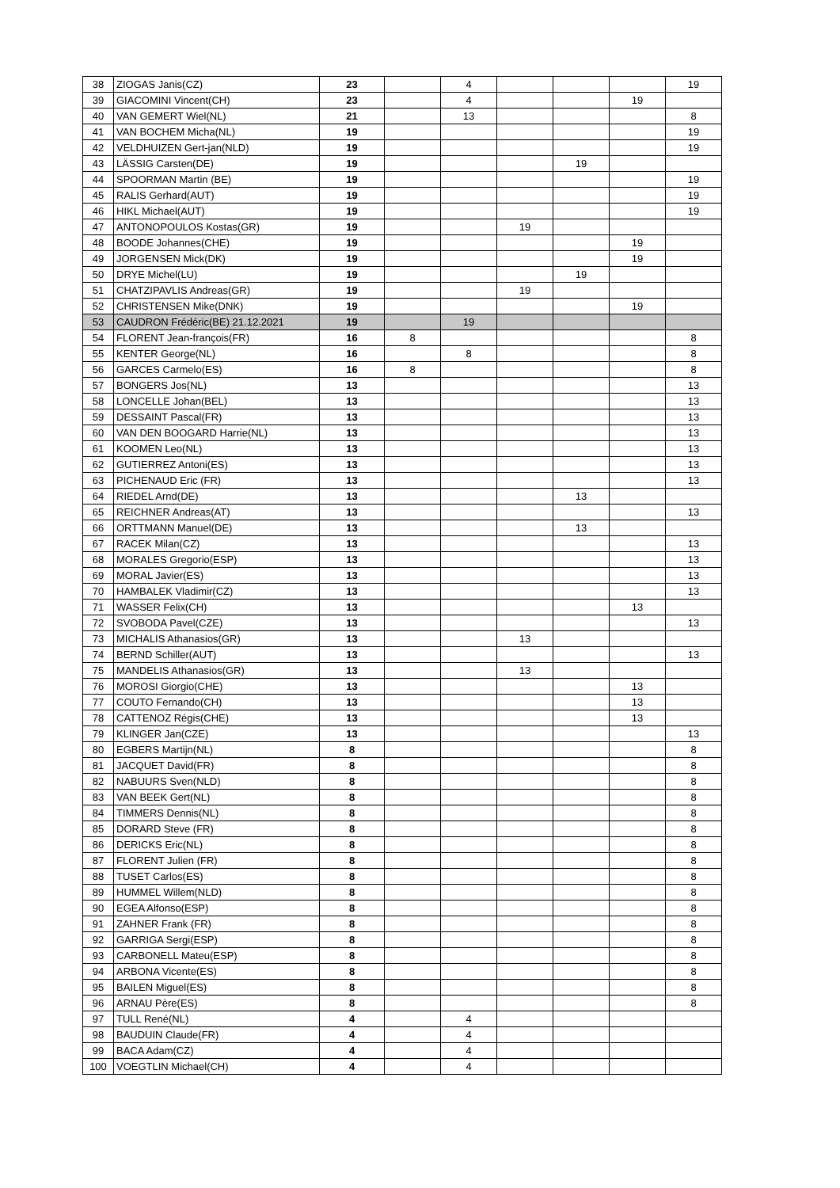| 38 | ZIOGAS Janis(CZ) | 23 | | 4 | | | | 19 |
| 39 | GIACOMINI Vincent(CH) | 23 | | 4 | | | 19 | |
| 40 | VAN GEMERT Wiel(NL) | 21 | | 13 | | | | 8 |
| 41 | VAN BOCHEM Micha(NL) | 19 | | | | | | 19 |
| 42 | VELDHUIZEN Gert-jan(NLD) | 19 | | | | | | 19 |
| 43 | LÄSSIG Carsten(DE) | 19 | | | | 19 | | |
| 44 | SPOORMAN Martin (BE) | 19 | | | | | | 19 |
| 45 | RALIS Gerhard(AUT) | 19 | | | | | | 19 |
| 46 | HIKL Michael(AUT) | 19 | | | | | | 19 |
| 47 | ANTONOPOULOS Kostas(GR) | 19 | | | 19 | | | |
| 48 | BOODE Johannes(CHE) | 19 | | | | | 19 | |
| 49 | JORGENSEN Mick(DK) | 19 | | | | | 19 | |
| 50 | DRYE Michel(LU) | 19 | | | | 19 | | |
| 51 | CHATZIPAVLIS Andreas(GR) | 19 | | | 19 | | | |
| 52 | CHRISTENSEN Mike(DNK) | 19 | | | | | 19 | |
| 53 | CAUDRON Frédéric(BE) 21.12.2021 | 19 | | 19 | | | | |
| 54 | FLORENT Jean-françois(FR) | 16 | 8 | | | | | 8 |
| 55 | KENTER George(NL) | 16 | | 8 | | | | 8 |
| 56 | GARCES Carmelo(ES) | 16 | 8 | | | | | 8 |
| 57 | BONGERS Jos(NL) | 13 | | | | | | 13 |
| 58 | LONCELLE Johan(BEL) | 13 | | | | | | 13 |
| 59 | DESSAINT Pascal(FR) | 13 | | | | | | 13 |
| 60 | VAN DEN BOOGARD Harrie(NL) | 13 | | | | | | 13 |
| 61 | KOOMEN Leo(NL) | 13 | | | | | | 13 |
| 62 | GUTIERREZ Antoni(ES) | 13 | | | | | | 13 |
| 63 | PICHENAUD Eric (FR) | 13 | | | | | | 13 |
| 64 | RIEDEL Arnd(DE) | 13 | | | | 13 | | |
| 65 | REICHNER Andreas(AT) | 13 | | | | | | 13 |
| 66 | ORTTMANN Manuel(DE) | 13 | | | | 13 | | |
| 67 | RACEK Milan(CZ) | 13 | | | | | | 13 |
| 68 | MORALES Gregorio(ESP) | 13 | | | | | | 13 |
| 69 | MORAL Javier(ES) | 13 | | | | | | 13 |
| 70 | HAMBALEK Vladimir(CZ) | 13 | | | | | | 13 |
| 71 | WASSER Felix(CH) | 13 | | | | | 13 | |
| 72 | SVOBODA Pavel(CZE) | 13 | | | | | | 13 |
| 73 | MICHALIS Athanasios(GR) | 13 | | | 13 | | | |
| 74 | BERND Schiller(AUT) | 13 | | | | | | 13 |
| 75 | MANDELIS Athanasios(GR) | 13 | | | 13 | | | |
| 76 | MOROSI Giorgio(CHE) | 13 | | | | | 13 | |
| 77 | COUTO Fernando(CH) | 13 | | | | | 13 | |
| 78 | CATTENOZ Régis(CHE) | 13 | | | | | 13 | |
| 79 | KLINGER Jan(CZE) | 13 | | | | | | 13 |
| 80 | EGBERS Martijn(NL) | 8 | | | | | | 8 |
| 81 | JACQUET David(FR) | 8 | | | | | | 8 |
| 82 | NABUURS Sven(NLD) | 8 | | | | | | 8 |
| 83 | VAN BEEK Gert(NL) | 8 | | | | | | 8 |
| 84 | TIMMERS Dennis(NL) | 8 | | | | | | 8 |
| 85 | DORARD Steve (FR) | 8 | | | | | | 8 |
| 86 | DERICKS Eric(NL) | 8 | | | | | | 8 |
| 87 | FLORENT Julien (FR) | 8 | | | | | | 8 |
| 88 | TUSET Carlos(ES) | 8 | | | | | | 8 |
| 89 | HUMMEL Willem(NLD) | 8 | | | | | | 8 |
| 90 | EGEA Alfonso(ESP) | 8 | | | | | | 8 |
| 91 | ZAHNER Frank (FR) | 8 | | | | | | 8 |
| 92 | GARRIGA Sergi(ESP) | 8 | | | | | | 8 |
| 93 | CARBONELL Mateu(ESP) | 8 | | | | | | 8 |
| 94 | ARBONA Vicente(ES) | 8 | | | | | | 8 |
| 95 | BAILEN Miguel(ES) | 8 | | | | | | 8 |
| 96 | ARNAU Père(ES) | 8 | | | | | | 8 |
| 97 | TULL René(NL) | 4 | | 4 | | | | |
| 98 | BAUDUIN Claude(FR) | 4 | | 4 | | | | |
| 99 | BACA Adam(CZ) | 4 | | 4 | | | | |
| 100 | VOEGTLIN Michael(CH) | 4 | | 4 | | | | |